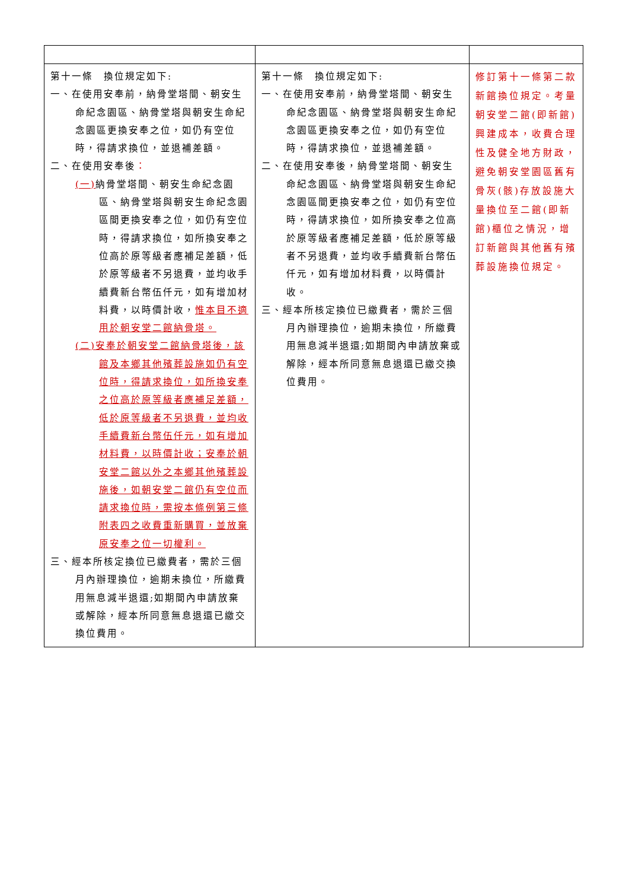| 第十一條 換位規定如下: 一、在使用安奉前，納骨堂塔間、朝安生命紀念園區、納骨堂塔與朝安生命紀念園區更換安奉之位，如仍有空位時，得請求換位，並退補差額。 二、在使用安奉後 ： (一) 納骨堂塔間、朝安生命紀念園區、納骨堂塔與朝安生命紀念園區間更換安奉之位，如仍有空位時，得請求換位，如所換安奉之位高於原等級者應補足差額，低於原等級者不另退費，並均收手續費新台幣伍仟元，如有增加材料費，以時價計收， 惟本目不適用於朝安堂二館納骨塔。 (二)安奉於朝安堂二館納骨塔後，該館及本鄉其他殯葬設施如仍有空位時，得請求換位，如所換安奉之位高於原等級者應補足差額，低於原等級者不另退費，並均收手續費新台幣伍仟元，如有增加材料費，以時價計收；安奉於朝安堂二館以外之本鄉其他殯葬設施後，如朝安堂二館仍有空位而請求換位時，需按本條例第三條附表四之收費重新購買，並放棄原安奉之位一切權利。 三、經本所核定換位已繳費者，需於三個月內辦理換位，逾期未換位，所繳費用無息減半退還;如期間內申請放棄或解除，經本所同意無息退還已繳交換位費用。 | 第十一條 換位規定如下: 一、在使用安奉前，納骨堂塔間、朝安生命紀念園區、納骨堂塔與朝安生命紀念園區更換安奉之位，如仍有空位時，得請求換位，並退補差額。 二、在使用安奉後，納骨堂塔間、朝安生命紀念園區、納骨堂塔與朝安生命紀念園區間更換安奉之位，如仍有空位時，得請求換位，如所換安奉之位高於原等級者應補足差額，低於原等級者不另退費，並均收手續費新台幣伍仟元，如有增加材料費，以時價計收。 三、經本所核定換位已繳費者，需於三個月內辦理換位，逾期未換位，所繳費用無息減半退還;如期間內申請放棄或解除，經本所同意無息退還已繳交換位費用。 | 修訂第十一條第二款新館換位規定。考量朝安堂二館(即新館)興建成本，收費合理性及健全地方財政，避免朝安堂園區舊有骨灰(骸)存放設施大量換位至二館(即新館)櫃位之情況，增訂新館與其他舊有殯葬設施換位規定。 |